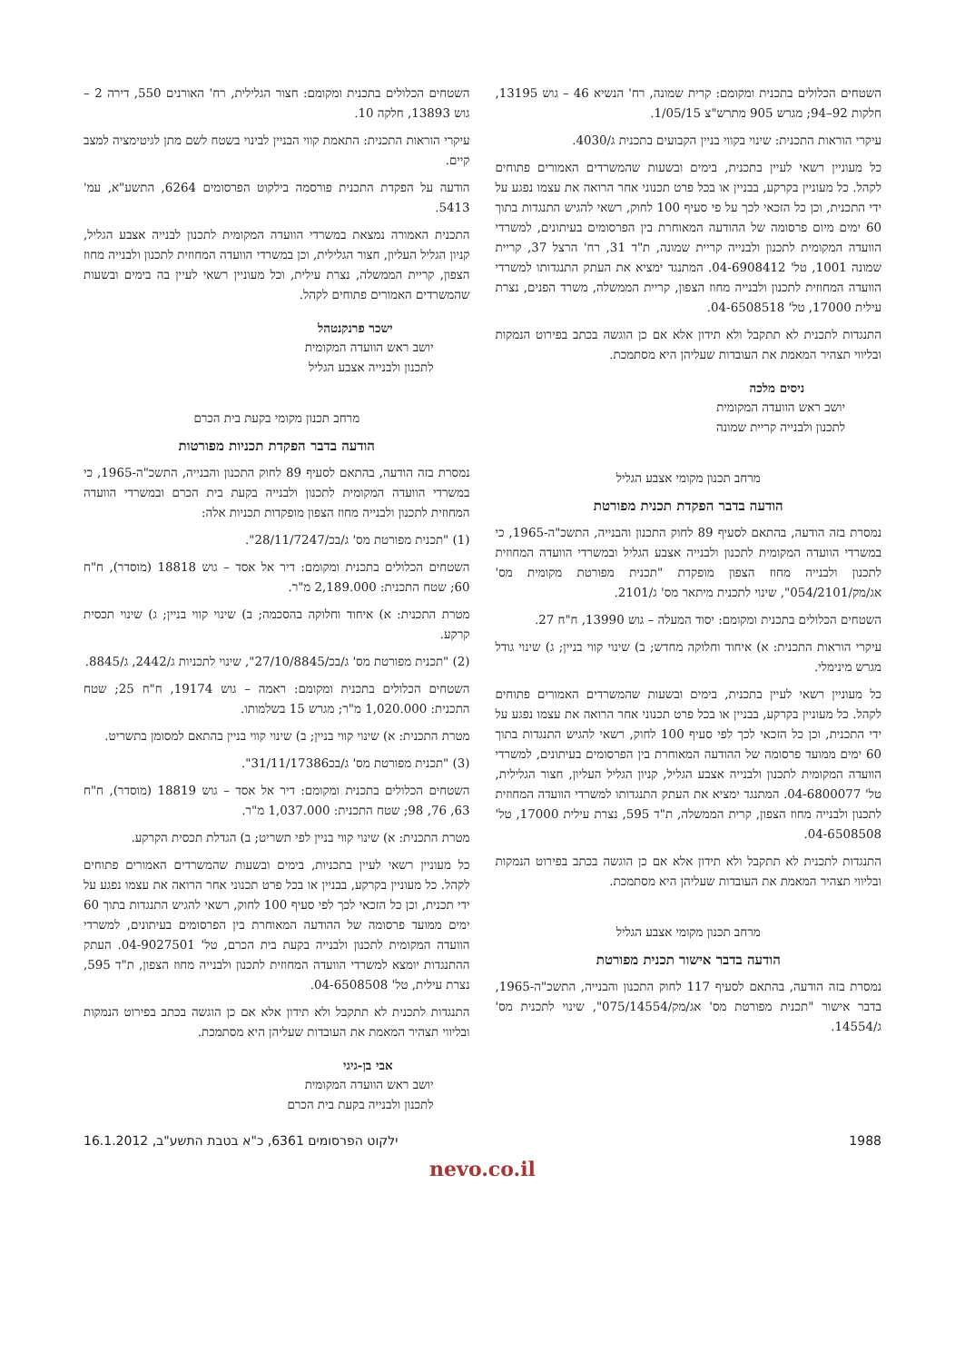השטחים הכלולים בתכנית ומקומם: קרית שמונה, רח' הנשיא 46 – גוש 13195, חלקות 92–94; מגרש 905 מתרש"צ 1/05/15.
עיקרי הוראות התכנית: שינוי בקווי בניין הקבועים בתכנית ג/4030.
כל מעוניין רשאי לעיין בתכנית, בימים ובשעות שהמשרדים האמורים פתוחים לקהל. כל מעוניין בקרקע, בבניין או בכל פרט תכנוני אחר הרואה את עצמו נפגע על ידי התכנית, וכן כל הזכאי לכך על פי סעיף 100 לחוק, רשאי להגיש התנגדות בתוך 60 ימים מיום פרסומה של ההודעה המאוחרת בין הפרסומים בעיתונים, למשרדי הוועדה המקומית לתכנון ולבנייה קריית שמונה, ת"ד 31, רח' הרצל 37, קריית שמונה 1001, טל' 04-6908412. המתנגד ימציא את העתק התנגדותו למשרדי הוועדה המחוזית לתכנון ולבנייה מחוז הצפון, קריית הממשלה, משרד הפנים, נצרת עילית 17000, טל' 04-6508518.
התנגדות לתכנית לא תתקבל ולא תידון אלא אם כן הוגשה בכתב בפירוט הנמקות ובליווי תצהיר המאמת את העובדות שעליהן היא מסתמכת.
ניסים מלכה
יושב ראש הוועדה המקומית
לתכנון ולבנייה קריית שמונה
מרחב תכנון מקומי אצבע הגליל
הודעה בדבר הפקדת תכנית מפורטת
נמסרת בזה הודעה, בהתאם לסעיף 89 לחוק התכנון והבנייה, התשכ"ה-1965, כי במשרדי הוועדה המקומית לתכנון ולבנייה אצבע הגליל ובמשרדי הוועדה המחוזית לתכנון ולבנייה מחוז הצפון מופקדת "תכנית מפורטת מקומית מס' אג/מק/054/2101", שינוי לתכנית מיתאר מס' ג/2101.
השטחים הכלולים בתכנית ומקומם: יסוד המעלה – גוש 13990, ח"ח 27.
עיקרי הוראות התכנית: א) איחוד וחלוקה מחדש; ב) שינוי קווי בניין; ג) שינוי גודל מגרש מינימלי.
כל מעוניין רשאי לעיין בתכנית, בימים ובשעות שהמשרדים האמורים פתוחים לקהל. כל מעוניין בקרקע, בבניין או בכל פרט תכנוני אחר הרואה את עצמו נפגע על ידי התכנית, וכן כל הזכאי לכך לפי סעיף 100 לחוק, רשאי להגיש התנגדות בתוך 60 ימים ממועד פרסומה של ההודעה המאוחרת בין הפרסומים בעיתונים, למשרדי הוועדה המקומית לתכנון ולבנייה אצבע הגליל, קניון הגליל העליון, חצור הגלילית, טל' 04-6800077. המתנגד ימציא את העתק התנגדותו למשרדי הוועדה המחוזית לתכנון ולבנייה מחוז הצפון, קרית הממשלה, ת"ד 595, נצרת עילית 17000, טל' 04-6508508.
התנגדות לתכנית לא תתקבל ולא תידון אלא אם כן הוגשה בכתב בפירוט הנמקות ובליווי תצהיר המאמת את העובדות שעליהן היא מסתמכת.
מרחב תכנון מקומי אצבע הגליל
הודעה בדבר אישור תכנית מפורטת
נמסרת בזה הודעה, בהתאם לסעיף 117 לחוק התכנון והבנייה, התשכ"ה-1965, בדבר אישור "תכנית מפורטת מס' אג/מק/075/14554", שינוי לתכנית מס' ג/14554.
השטחים הכלולים בתכנית ומקומם: חצור הגלילית, רח' האורנים 550, דירה 2 – גוש 13893, חלקה 10.
עיקרי הוראות התכנית: התאמת קווי הבניין לבינוי בשטח לשם מתן לגיטימציה למצב קיים.
הודעה על הפקדת התכנית פורסמה בילקוט הפרסומים 6264, התשע"א, עמ' 5413.
התכנית האמורה נמצאת במשרדי הוועדה המקומית לתכנון לבנייה אצבע הגליל, קניון הגליל העליון, חצור הגלילית, וכן במשרדי הוועדה המחוזית לתכנון ולבנייה מחוז הצפון, קריית הממשלה, נצרת עילית, וכל מעוניין רשאי לעיין בה בימים ובשעות שהמשרדים האמורים פתוחים לקהל.
ישכר פרנקנטהל
יושב ראש הוועדה המקומית
לתכנון ולבנייה אצבע הגליל
מרחב תכנון מקומי בקעת בית הכרם
הודעה בדבר הפקדת תכניות מפורטות
נמסרת בזה הודעה, בהתאם לסעיף 89 לחוק התכנון והבנייה, התשכ"ה-1965, כי במשרדי הוועדה המקומית לתכנון ולבנייה בקעת בית הכרם ובמשרדי הוועדה המחוזית לתכנון ולבנייה מחוז הצפון מופקדות תכניות אלה:
(1) "תכנית מפורטת מס' ג/בכ/28/11/7247".
השטחים הכלולים בתכנית ומקומם: דיר אל אסד – גוש 18818 (מוסדר), ח"ח 60; שטח התכנית: 2,189.000 מ"ר.
מטרת התכנית: א) איחוד וחלוקה בהסכמה; ב) שינוי קווי בניין; ג) שינוי תכסית קרקע.
(2) "תכנית מפורטת מס' ג/בכ/27/10/8845", שינוי לתכניות ג/2442, ג/8845.
השטחים הכלולים בתכנית ומקומם: ראמה – גוש 19174, ח"ח 25; שטח התכנית: 1,020.000 מ"ר; מגרש 15 בשלמותו.
מטרת התכנית: א) שינוי קווי בניין; ב) שינוי קווי בניין בהתאם למסומן בתשריט.
(3) "תכנית מפורטת מס' ג/בכ31/11/17386".
השטחים הכלולים בתכנית ומקומם: דיר אל אסד – גוש 18819 (מוסדר), ח"ח 63, 76, 98; שטח התכנית: 1,037.000 מ"ר.
מטרת התכנית: א) שינוי קווי בניין לפי תשריט; ב) הגדלת תכסית הקרקע.
כל מעוניין רשאי לעיין בתכניות, בימים ובשעות שהמשרדים האמורים פתוחים לקהל. כל מעוניין בקרקע, בבניין או בכל פרט תכנוני אחר הרואה את עצמו נפגע על ידי תכנית, וכן כל הזכאי לכך לפי סעיף 100 לחוק, רשאי להגיש התנגדות בתוך 60 ימים ממועד פרסומה של ההודעה המאוחרת בין הפרסומים בעיתונים, למשרדי הוועדה המקומית לתכנון ולבנייה בקעת בית הכרם, טל' 04-9027501. העתק ההתנגדות יומצא למשרדי הוועדה המחוזית לתכנון ולבנייה מחוז הצפון, ת"ד 595, נצרת עילית, טל' 04-6508508.
התנגדות לתכנית לא תתקבל ולא תידון אלא אם כן הוגשה בכתב בפירוט הנמקות ובליווי תצהיר המאמת את העובדות שעליהן היא מסתמכת.
אבי בן-גיגי
יושב ראש הוועדה המקומית
לתכנון ולבנייה בקעת בית הכרם
1988 ילקוט הפרסומים 6361, כ"א בטבת התשע"ב, 16.1.2012
nevo.co.il